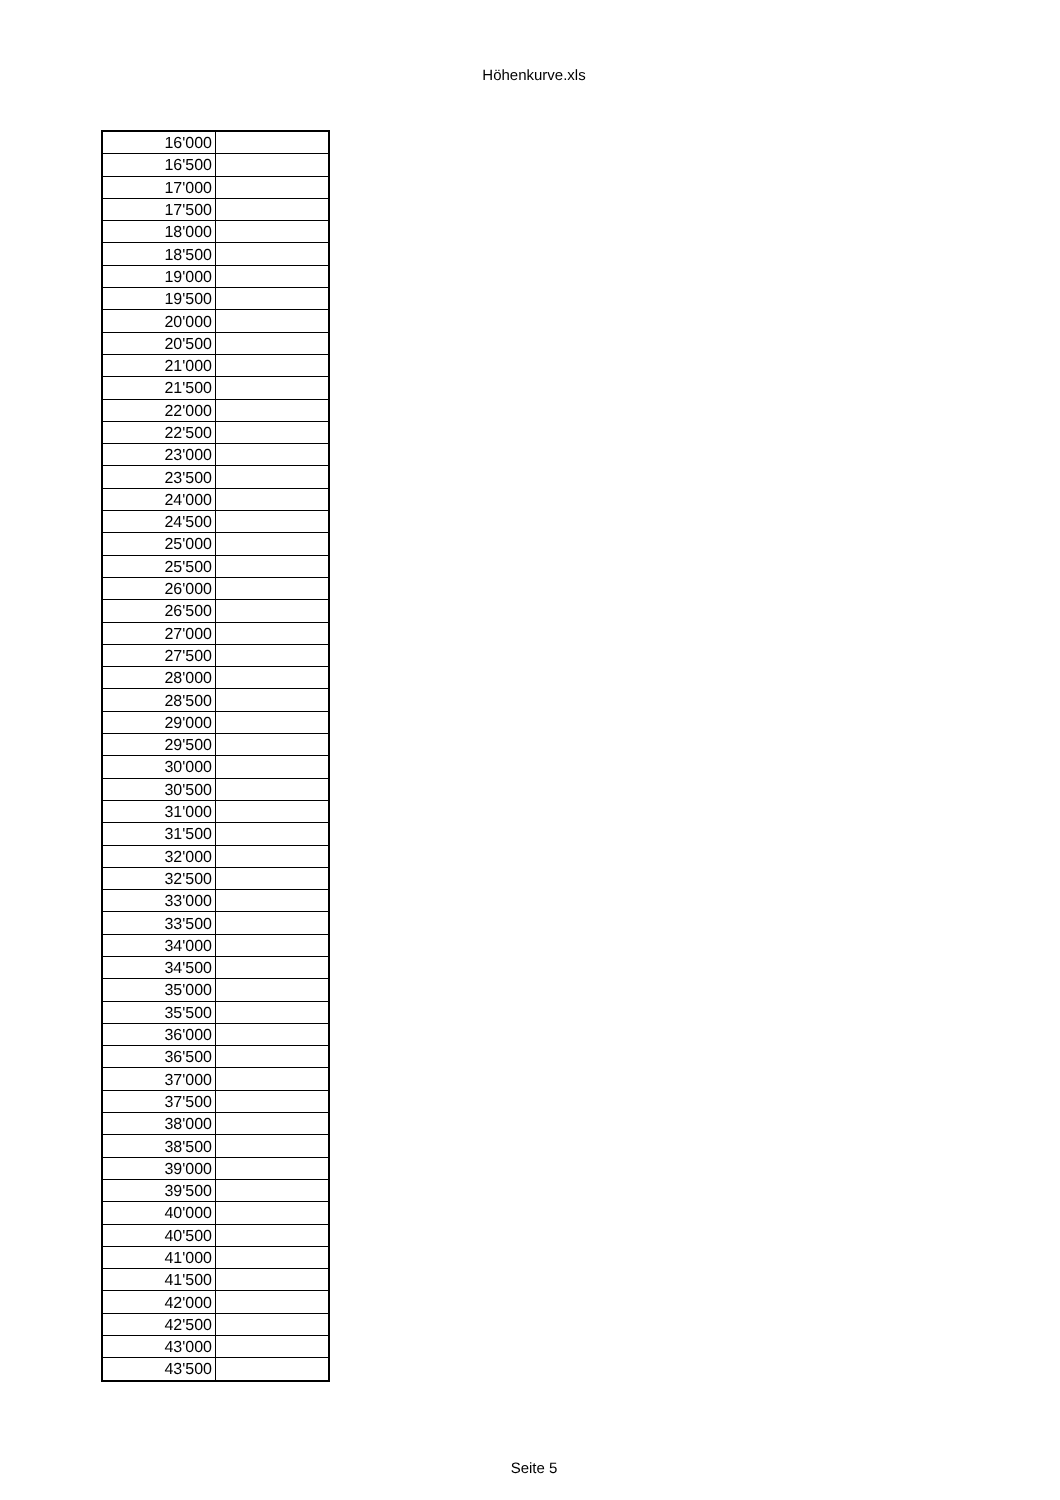Höhenkurve.xls
| 16'000 | |
| 16'500 | |
| 17'000 | |
| 17'500 | |
| 18'000 | |
| 18'500 | |
| 19'000 | |
| 19'500 | |
| 20'000 | |
| 20'500 | |
| 21'000 | |
| 21'500 | |
| 22'000 | |
| 22'500 | |
| 23'000 | |
| 23'500 | |
| 24'000 | |
| 24'500 | |
| 25'000 | |
| 25'500 | |
| 26'000 | |
| 26'500 | |
| 27'000 | |
| 27'500 | |
| 28'000 | |
| 28'500 | |
| 29'000 | |
| 29'500 | |
| 30'000 | |
| 30'500 | |
| 31'000 | |
| 31'500 | |
| 32'000 | |
| 32'500 | |
| 33'000 | |
| 33'500 | |
| 34'000 | |
| 34'500 | |
| 35'000 | |
| 35'500 | |
| 36'000 | |
| 36'500 | |
| 37'000 | |
| 37'500 | |
| 38'000 | |
| 38'500 | |
| 39'000 | |
| 39'500 | |
| 40'000 | |
| 40'500 | |
| 41'000 | |
| 41'500 | |
| 42'000 | |
| 42'500 | |
| 43'000 | |
| 43'500 | |
Seite 5